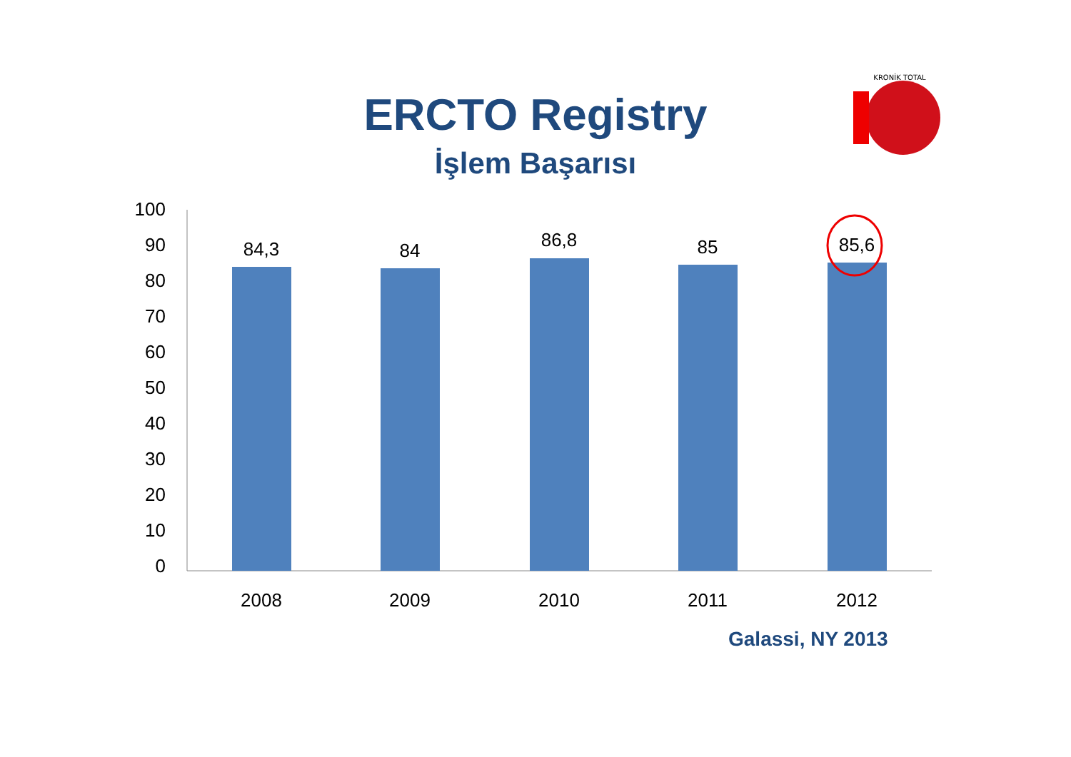ERCTO Registry
İşlem Başarısı
KRONİK TOTAL
100
90
80
70
60
50
40
30
20
10
0
84,3
84
86,8
85
85,6
2008
2009
2010
2011
2012
Galassi, NY 2013